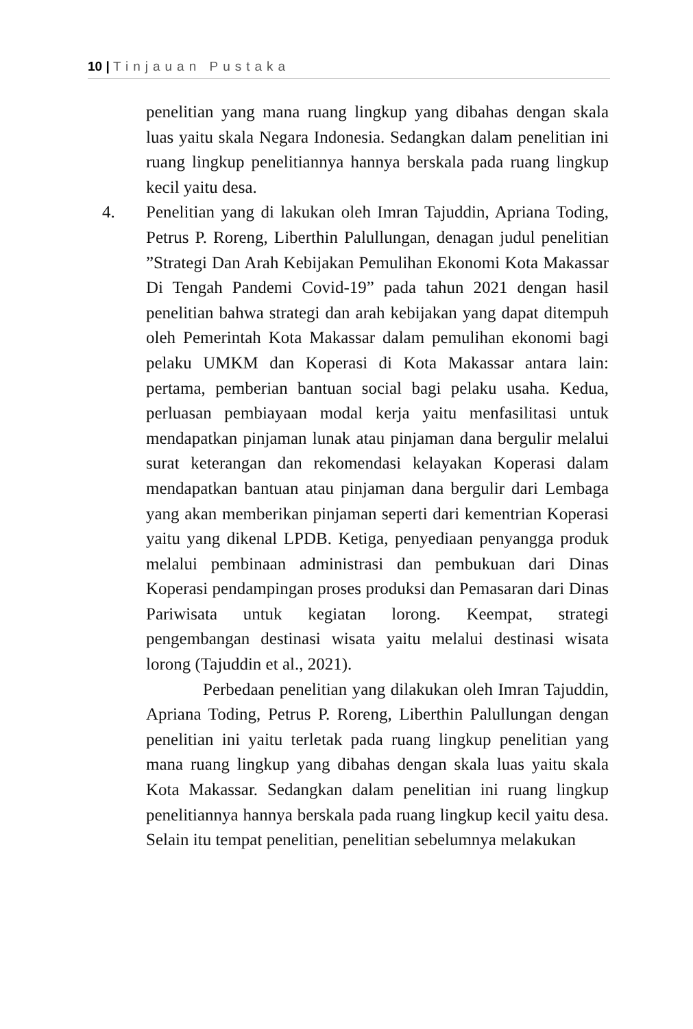10 | Tinjauan Pustaka
penelitian yang mana ruang lingkup yang dibahas dengan skala luas yaitu skala Negara Indonesia. Sedangkan dalam penelitian ini ruang lingkup penelitiannya hannya berskala pada ruang lingkup kecil yaitu desa.
4.
Penelitian yang di lakukan oleh Imran Tajuddin, Apriana Toding, Petrus P. Roreng, Liberthin Palullungan, denagan judul penelitian ”Strategi Dan Arah Kebijakan Pemulihan Ekonomi Kota Makassar Di Tengah Pandemi Covid-19” pada tahun 2021 dengan hasil penelitian bahwa strategi dan arah kebijakan yang dapat ditempuh oleh Pemerintah Kota Makassar dalam pemulihan ekonomi bagi pelaku UMKM dan Koperasi di Kota Makassar antara lain: pertama, pemberian bantuan social bagi pelaku usaha. Kedua, perluasan pembiayaan modal kerja yaitu menfasilitasi untuk mendapatkan pinjaman lunak atau pinjaman dana bergulir melalui surat keterangan dan rekomendasi kelayakan Koperasi dalam mendapatkan bantuan atau pinjaman dana bergulir dari Lembaga yang akan memberikan pinjaman seperti dari kementrian Koperasi yaitu yang dikenal LPDB. Ketiga, penyediaan penyangga produk melalui pembinaan administrasi dan pembukuan dari Dinas Koperasi pendampingan proses produksi dan Pemasaran dari Dinas Pariwisata untuk kegiatan lorong. Keempat, strategi pengembangan destinasi wisata yaitu melalui destinasi wisata lorong (Tajuddin et al., 2021).
Perbedaan penelitian yang dilakukan oleh Imran Tajuddin, Apriana Toding, Petrus P. Roreng, Liberthin Palullungan dengan penelitian ini yaitu terletak pada ruang lingkup penelitian yang mana ruang lingkup yang dibahas dengan skala luas yaitu skala Kota Makassar. Sedangkan dalam penelitian ini ruang lingkup penelitiannya hannya berskala pada ruang lingkup kecil yaitu desa. Selain itu tempat penelitian, penelitian sebelumnya melakukan